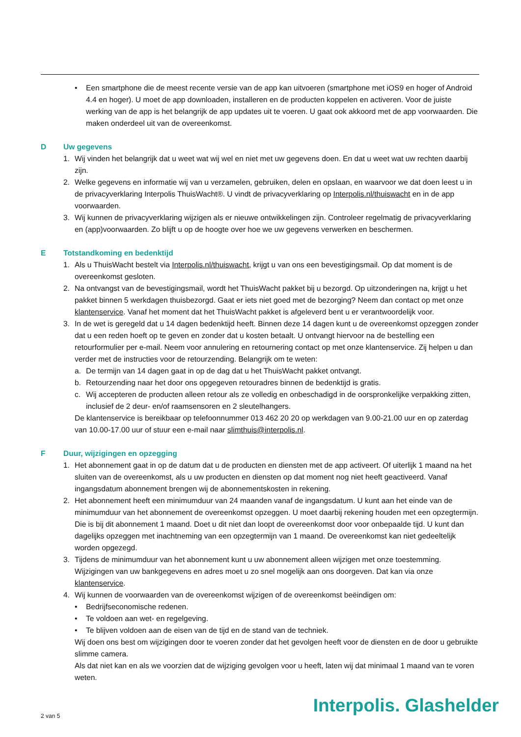• Een smartphone die de meest recente versie van de app kan uitvoeren (smartphone met iOS9 en hoger of Android 4.4 en hoger). U moet de app downloaden, installeren en de producten koppelen en activeren. Voor de juiste werking van de app is het belangrijk de app updates uit te voeren. U gaat ook akkoord met de app voorwaarden. Die maken onderdeel uit van de overeenkomst.
D Uw gegevens
1. Wij vinden het belangrijk dat u weet wat wij wel en niet met uw gegevens doen. En dat u weet wat uw rechten daarbij zijn.
2. Welke gegevens en informatie wij van u verzamelen, gebruiken, delen en opslaan, en waarvoor we dat doen leest u in de privacyverklaring Interpolis ThuisWacht®. U vindt de privacyverklaring op Interpolis.nl/thuiswacht en in de app voorwaarden.
3. Wij kunnen de privacyverklaring wijzigen als er nieuwe ontwikkelingen zijn. Controleer regelmatig de privacy­verklaring en (app)voorwaarden. Zo blijft u op de hoogte over hoe we uw gegevens verwerken en beschermen.
E Totstandkoming en bedenktijd
1. Als u ThuisWacht bestelt via Interpolis.nl/thuiswacht, krijgt u van ons een bevestigingsmail. Op dat moment is de overeenkomst gesloten.
2. Na ontvangst van de bevestigingsmail, wordt het ThuisWacht pakket bij u bezorgd. Op uitzonderingen na, krijgt u het pakket binnen 5 werkdagen thuisbezorgd. Gaat er iets niet goed met de bezorging? Neem dan contact op met onze klantenservice. Vanaf het moment dat het ThuisWacht pakket is afgeleverd bent u er verantwoordelijk voor.
3. In de wet is geregeld dat u 14 dagen bedenktijd heeft. Binnen deze 14 dagen kunt u de overeenkomst opzeggen zonder dat u een reden hoeft op te geven en zonder dat u kosten betaalt. U ontvangt hiervoor na de bestelling een retourformulier per e-mail. Neem voor annulering en retournering contact op met onze klantenservice. Zij helpen u dan verder met de instructies voor de retourzending. Belangrijk om te weten:
a. De termijn van 14 dagen gaat in op de dag dat u het ThuisWacht pakket ontvangt.
b. Retourzending naar het door ons opgegeven retouradres binnen de bedenktijd is gratis.
c. Wij accepteren de producten alleen retour als ze volledig en onbeschadigd in de oorspronkelijke verpakking zitten, inclusief de 2 deur- en/of raamsensoren en 2 sleutelhangers.
De klantenservice is bereikbaar op telefoonnummer 013 462 20 20 op werkdagen van 9.00-21.00 uur en op zaterdag van 10.00-17.00 uur of stuur een e-mail naar slimthuis@interpolis.nl.
F Duur, wijzigingen en opzegging
1. Het abonnement gaat in op de datum dat u de producten en diensten met de app activeert. Of uiterlijk 1 maand na het sluiten van de overeenkomst, als u uw producten en diensten op dat moment nog niet heeft geactiveerd. Vanaf ingangsdatum abonnement brengen wij de abonnementskosten in rekening.
2. Het abonnement heeft een minimumduur van 24 maanden vanaf de ingangsdatum. U kunt aan het einde van de minimumduur van het abonnement de overeenkomst opzeggen. U moet daarbij rekening houden met een opzegtermijn. Die is bij dit abonnement 1 maand. Doet u dit niet dan loopt de overeenkomst door voor onbepaalde tijd. U kunt dan dagelijks opzeggen met inachtneming van een opzegtermijn van 1 maand. De overeenkomst kan niet gedeeltelijk worden opgezegd.
3. Tijdens de minimumduur van het abonnement kunt u uw abonnement alleen wijzigen met onze toestemming. Wijzigingen van uw bankgegevens en adres moet u zo snel mogelijk aan ons doorgeven. Dat kan via onze klantenservice.
4. Wij kunnen de voorwaarden van de overeenkomst wijzigen of de overeenkomst beëindigen om:
• Bedrijfseconomische redenen.
• Te voldoen aan wet- en regelgeving.
• Te blijven voldoen aan de eisen van de tijd en de stand van de techniek.
Wij doen ons best om wijzigingen door te voeren zonder dat het gevolgen heeft voor de diensten en de door u gebruikte slimme camera.
Als dat niet kan en als we voorzien dat de wijziging gevolgen voor u heeft, laten wij dat minimaal 1 maand van te voren weten.
2 van 5 Interpolis. Glashelder